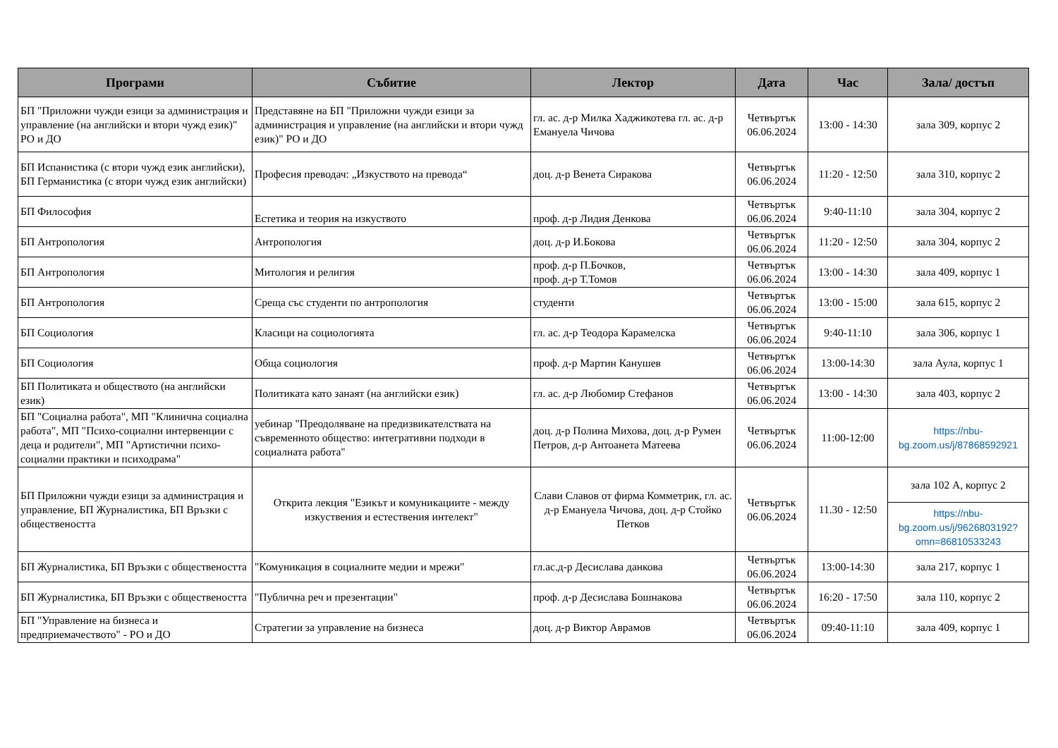| Програми | Събитие | Лектор | Дата | Час | Зала/ достъп |
| --- | --- | --- | --- | --- | --- |
| БП "Приложни чужди езици за администрация и управление (на английски и втори чужд език)" РО и ДО | Представяне на БП "Приложни чужди езици за администрация и управление (на английски и втори чужд език)" РО и ДО | гл. ас. д-р Милка Хаджикотева гл. ас. д-р Емануела Чичова | Четвъртък 06.06.2024 | 13:00 - 14:30 | зала 309, корпус 2 |
| БП Испанистика (с втори чужд език английски), БП Германистика (с втори чужд език английски) | Професия преводач: „Изкуството на превода“ | доц. д-р Венета Сиракова | Четвъртък 06.06.2024 | 11:20 - 12:50 | зала 310, корпус 2 |
| БП Философия | Естетика и теория на изкуството | проф. д-р Лидия Денкова | Четвъртък 06.06.2024 | 9:40-11:10 | зала 304, корпус 2 |
| БП Антропология | Антропология | доц. д-р И.Бокова | Четвъртък 06.06.2024 | 11:20 - 12:50 | зала 304, корпус 2 |
| БП Антропология | Митология и религия | проф. д-р П.Бочков, проф. д-р Т.Томов | Четвъртък 06.06.2024 | 13:00 - 14:30 | зала 409, корпус 1 |
| БП Антропология | Среща със студенти по антропология | студенти | Четвъртък 06.06.2024 | 13:00 - 15:00 | зала 615, корпус 2 |
| БП Социология | Класици на социологията | гл. ас. д-р Теодора Карамелска | Четвъртък 06.06.2024 | 9:40-11:10 | зала 306, корпус 1 |
| БП Социология | Обща социология | проф. д-р Мартин Канушев | Четвъртък 06.06.2024 | 13:00-14:30 | зала Аула, корпус 1 |
| БП Политиката и обществото (на английски език) | Политиката като занаят (на английски език) | гл. ас. д-р Любомир Стефанов | Четвъртък 06.06.2024 | 13:00 - 14:30 | зала 403, корпус 2 |
| БП "Социална работа", МП "Клинична социална работа", МП "Психо-социални интервенции с деца и родители", МП "Артистични психо-социални практики и психодрама" | уебинар "Преодоляване на предизвикателствата на съвременното общество: интегративни подходи в социалната работа" | доц. д-р Полина Михова, доц. д-р Румен Петров, д-р Антоанета Матеева | Четвъртък 06.06.2024 | 11:00-12:00 | https://nbu-bg.zoom.us/j/87868592921 |
| БП Приложни чужди езици за администрация и управление, БП Журналистика, БП Връзки с обществеността | Открита лекция "Езикът и комуникациите - между изкуствения и естествения интелект" | Слави Славов от фирма Комметрик, гл. ас. д-р Емануела Чичова, доц. д-р Стойко Петков | Четвъртък 06.06.2024 | 11.30 - 12:50 | зала 102 А, корпус 2 |
| | | | | | https://nbu-bg.zoom.us/j/9626803192?omn=86810533243 |
| БП Журналистика, БП Връзки с обществеността | "Комуникация в социалните медии и мрежи" | гл.ас.д-р Десислава данкова | Четвъртък 06.06.2024 | 13:00-14:30 | зала 217, корпус 1 |
| БП Журналистика, БП Връзки с обществеността | "Публична реч и презентации" | проф. д-р Десислава Бошнакова | Четвъртък 06.06.2024 | 16:20 - 17:50 | зала 110, корпус 2 |
| БП "Управление на бизнеса и предприемачеството" - РО и ДО | Стратегии за управление на бизнеса | доц. д-р Виктор Аврамов | Четвъртък 06.06.2024 | 09:40-11:10 | зала 409, корпус 1 |